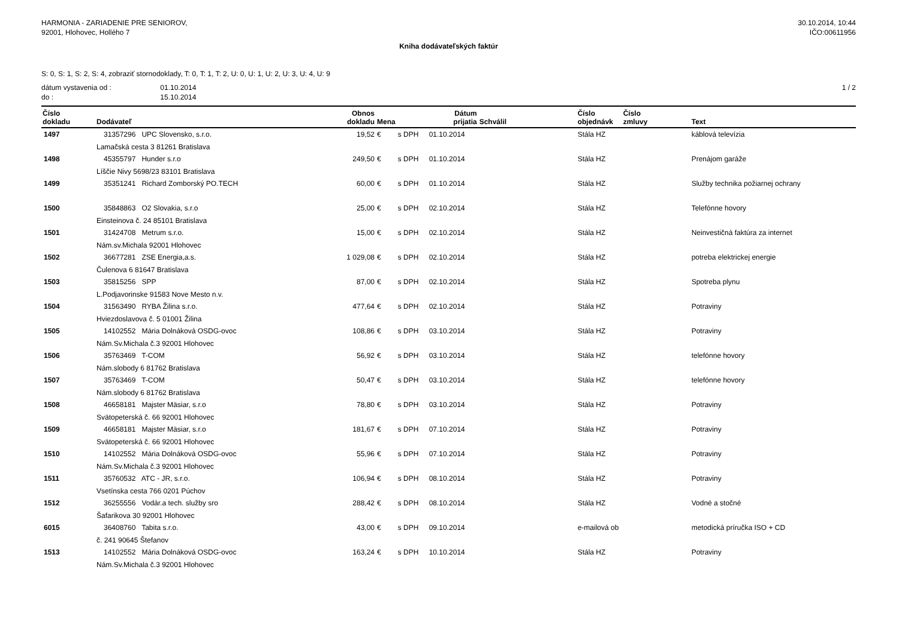HARMONIA - ZARIADENIE PRE SENIOROV,
92001, Hlohovec, Hollého 7
30.10.2014, 10:44
IČO:00611956
Kniha dodávateľských faktúr
S: 0, S: 1, S: 2, S: 4, zobraziť stornodoklady, T: 0, T: 1, T: 2, U: 0, U: 1, U: 2, U: 3, U: 4, U: 9
dátum vystavenia od : 01.10.2014
do : 15.10.2014
1 / 2
| Číslo dokladu | Dodávateľ | Obnos dokladu | Mena | | Dátum prijatia | Schválil | Číslo objednávk | Číslo zmluvy | Text |
| --- | --- | --- | --- | --- | --- | --- | --- | --- | --- |
| 1497 | 31357296 UPC Slovensko, s.r.o. | 19,52 | € | s DPH | 01.10.2014 | | Stála HZ | | káblová televízia |
| | Lamačská cesta 3 81261 Bratislava | | | | | | | | |
| 1498 | 45355797 Hunder s.r.o | 249,50 | € | s DPH | 01.10.2014 | | Stála HZ | | Prenájom garáže |
| | Líščie Nivy 5698/23 83101 Bratislava | | | | | | | | |
| 1499 | 35351241 Richard Zomborský PO.TECH | 60,00 | € | s DPH | 01.10.2014 | | Stála HZ | | Služby technika požiarnej ochrany |
| 1500 | 35848863 O2 Slovakia, s.r.o | 25,00 | € | s DPH | 02.10.2014 | | Stála HZ | | Telefónne hovory |
| | Einsteinova č. 24 85101 Bratislava | | | | | | | | |
| 1501 | 31424708 Metrum s.r.o. | 15,00 | € | s DPH | 02.10.2014 | | Stála HZ | | Neinvestičná faktúra za internet |
| | Nám.sv.Michala 92001 Hlohovec | | | | | | | | |
| 1502 | 36677281 ZSE Energia,a.s. | 1 029,08 | € | s DPH | 02.10.2014 | | Stála HZ | | potreba elektrickej energie |
| | Čulenova 6 81647 Bratislava | | | | | | | | |
| 1503 | 35815256 SPP | 87,00 | € | s DPH | 02.10.2014 | | Stála HZ | | Spotreba plynu |
| | L.Podjavorinske 91583 Nove Mesto n.v. | | | | | | | | |
| 1504 | 31563490 RYBA Žilina s.r.o. | 477,64 | € | s DPH | 02.10.2014 | | Stála HZ | | Potraviny |
| | Hviezdoslavova č. 5 01001 Žilina | | | | | | | | |
| 1505 | 14102552 Mária Dolnáková OSDG-ovoc | 108,86 | € | s DPH | 03.10.2014 | | Stála HZ | | Potraviny |
| | Nám.Sv.Michala č.3 92001 Hlohovec | | | | | | | | |
| 1506 | 35763469 T-COM | 56,92 | € | s DPH | 03.10.2014 | | Stála HZ | | telefónne hovory |
| | Nám.slobody 6 81762 Bratislava | | | | | | | | |
| 1507 | 35763469 T-COM | 50,47 | € | s DPH | 03.10.2014 | | Stála HZ | | telefónne hovory |
| | Nám.slobody 6 81762 Bratislava | | | | | | | | |
| 1508 | 46658181 Majster Mäsiar, s.r.o | 78,80 | € | s DPH | 03.10.2014 | | Stála HZ | | Potraviny |
| | Svätopeterská č. 66 92001 Hlohovec | | | | | | | | |
| 1509 | 46658181 Majster Mäsiar, s.r.o | 181,67 | € | s DPH | 07.10.2014 | | Stála HZ | | Potraviny |
| | Svätopeterská č. 66 92001 Hlohovec | | | | | | | | |
| 1510 | 14102552 Mária Dolnáková OSDG-ovoc | 55,96 | € | s DPH | 07.10.2014 | | Stála HZ | | Potraviny |
| | Nám.Sv.Michala č.3 92001 Hlohovec | | | | | | | | |
| 1511 | 35760532 ATC - JR, s.r.o. | 106,94 | € | s DPH | 08.10.2014 | | Stála HZ | | Potraviny |
| | Vsetínska cesta 766 0201 Púchov | | | | | | | | |
| 1512 | 36255556 Vodár.a tech. služby sro | 288,42 | € | s DPH | 08.10.2014 | | Stála HZ | | Vodné a stočné |
| | Šafarikova 30 92001 Hlohovec | | | | | | | | |
| 6015 | 36408760 Tabita s.r.o. | 43,00 | € | s DPH | 09.10.2014 | | e-mailová ob | | metodická príručka ISO + CD |
| | č. 241 90645 Štefanov | | | | | | | | |
| 1513 | 14102552 Mária Dolnáková OSDG-ovoc | 163,24 | € | s DPH | 10.10.2014 | | Stála HZ | | Potraviny |
| | Nám.Sv.Michala č.3 92001 Hlohovec | | | | | | | | |